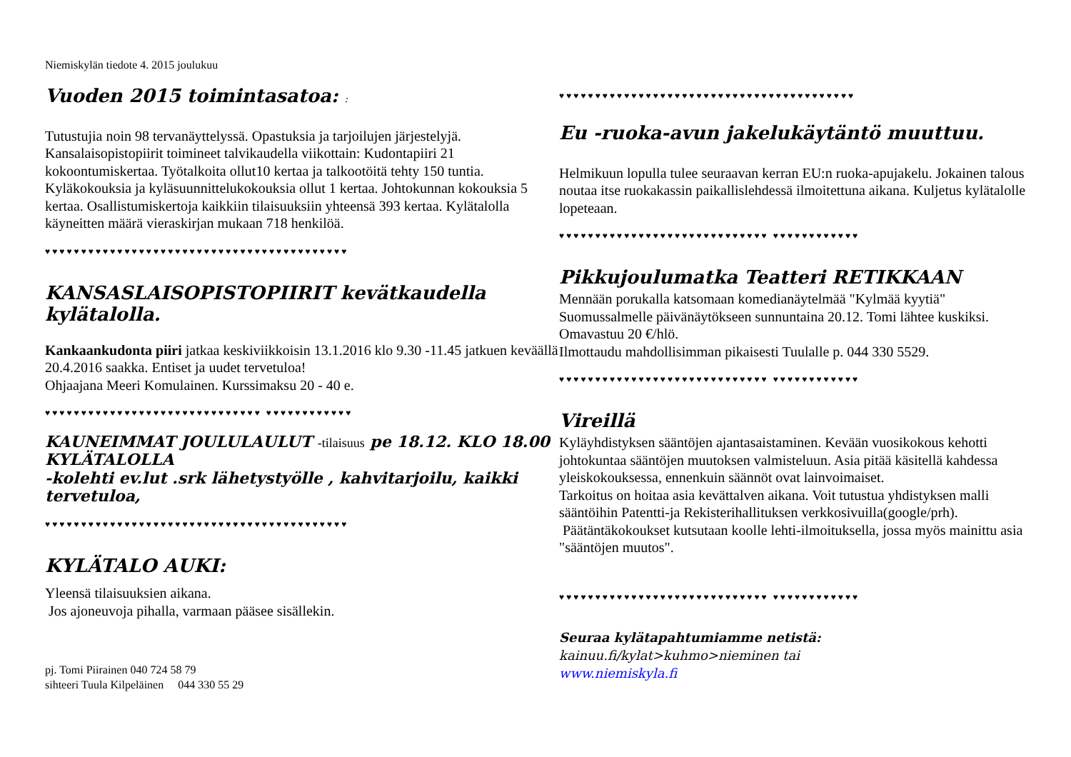Niemiskylän tiedote 4. 2015 joulukuu
Vuoden 2015 toimintasatoa: :
Tutustujia noin 98 tervanäyttelyssä. Opastuksia ja tarjoilujen järjestelyjä. Kansalaisopistopiirit toimineet talvikaudella viikottain: Kudontapiiri 21 kokoontumiskertaa. Työtalkoita ollut10 kertaa ja talkootöitä tehty 150 tuntia. Kyläkokouksia ja kyläsuunnittelukokouksia ollut 1 kertaa. Johtokunnan kokouksia 5 kertaa. Osallistumiskertoja kaikkiin tilaisuuksiin yhteensä 393 kertaa. Kylätalolla käyneitten määrä vieraskirjan mukaan 718 henkilöä.
♥♥♥♥♥♥♥♥♥♥♥♥♥♥♥♥♥♥♥♥♥♥♥♥♥♥♥♥♥♥♥♥♥♥♥♥♥♥♥♥♥♥
KANSASLAISOPISTOPIIRIT kevätkaudella kylätalolla.
Kankaankudonta piiri jatkaa keskiviikkoisin 13.1.2016 klo 9.30 -11.45 jatkuen keväällä 20.4.2016 saakka. Entiset ja uudet tervetuloa!
Ohjaajana Meeri Komulainen. Kurssimaksu 20 - 40 e.
♥♥♥♥♥♥♥♥♥♥♥♥♥♥♥♥♥♥♥♥♥♥♥♥♥♥♥♥♥♥ ♥♥♥♥♥♥♥♥♥♥♥♥
KAUNEIMMAT JOULULAULUT -tilaisuus pe 18.12. KLO 18.00 KYLÄTALOLLA
-kolehti ev.lut .srk lähetystyölle , kahvitarjoilu, kaikki tervetuloa,
♥♥♥♥♥♥♥♥♥♥♥♥♥♥♥♥♥♥♥♥♥♥♥♥♥♥♥♥♥♥♥♥♥♥♥♥♥♥♥♥♥♥
KYLÄTALO AUKI:
Yleensä tilaisuuksien aikana.
Jos ajoneuvoja pihalla, varmaan pääsee sisällekin.
pj. Tomi Piirainen 040 724 58 79
sihteeri Tuula Kilpeläinen 044 330 55 29
♥♥♥♥♥♥♥♥♥♥♥♥♥♥♥♥♥♥♥♥♥♥♥♥♥♥♥♥♥♥♥♥♥♥♥♥♥♥♥♥♥
Eu -ruoka-avun jakelukäytäntö muuttuu.
Helmikuun lopulla tulee seuraavan kerran EU:n ruoka-apujakelu. Jokainen talous noutaa itse ruokakassin paikallislehdessä ilmoitettuna aikana. Kuljetus kylätalolle lopeteaan.
♥♥♥♥♥♥♥♥♥♥♥♥♥♥♥♥♥♥♥♥♥♥♥♥♥♥♥♥♥ ♥♥♥♥♥♥♥♥♥♥♥♥
Pikkujoulumatka Teatteri RETIKKAAN
Mennään porukalla katsomaan komedianäytelmää "Kylmää kyytiä" Suomussalmelle päivänäytökseen sunnuntaina 20.12. Tomi lähtee kuskiksi. Omavastuu 20 €/hlö.
Ilmottaudu mahdollisimman pikaisesti Tuulalle p. 044 330 5529.
♥♥♥♥♥♥♥♥♥♥♥♥♥♥♥♥♥♥♥♥♥♥♥♥♥♥♥♥♥ ♥♥♥♥♥♥♥♥♥♥♥♥
Vireillä
Kyläyhdistyksen sääntöjen ajantasaistaminen. Kevään vuosikokous kehotti johtokuntaa sääntöjen muutoksen valmisteluun. Asia pitää käsitellä kahdessa yleiskokouksessa, ennenkuin säännöt ovat lainvoimaiset.
Tarkoitus on hoitaa asia kevättalven aikana. Voit tutustua yhdistyksen malli sääntöihin Patentti-ja Rekisterihallituksen verkkosivuilla(google/prh).
Päätäntäkokoukset kutsutaan koolle lehti-ilmoituksella, jossa myös mainittu asia "sääntöjen muutos".
♥♥♥♥♥♥♥♥♥♥♥♥♥♥♥♥♥♥♥♥♥♥♥♥♥♥♥♥♥ ♥♥♥♥♥♥♥♥♥♥♥♥
Seuraa kylätapahtumiamme netistä:
kainuu.fi/kylat>kuhmo>nieminen tai
www.niemiskyla.fi